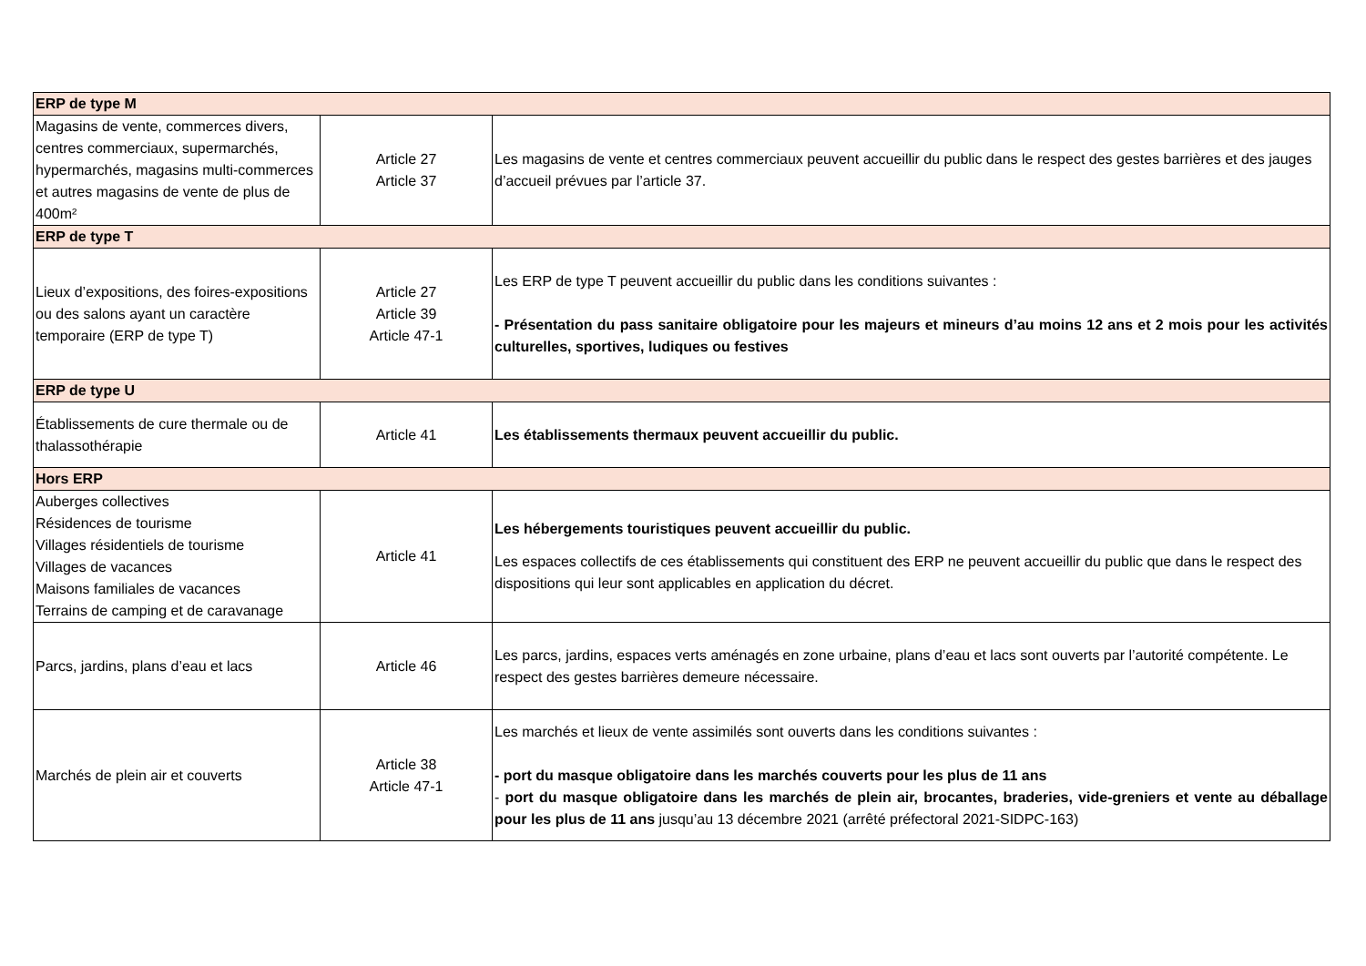| ERP de type M | | |
| Magasins de vente, commerces divers, centres commerciaux, supermarchés, hypermarchés, magasins multi-commerces et autres magasins de vente de plus de 400m² | Article 27 Article 37 | Les magasins de vente et centres commerciaux peuvent accueillir du public dans le respect des gestes barrières et des jauges d’accueil prévues par l’article 37. |
| ERP de type T | | |
| Lieux d’expositions, des foires-expositions ou des salons ayant un caractère temporaire (ERP de type T) | Article 27 Article 39 Article 47-1 | Les ERP de type T peuvent accueillir du public dans les conditions suivantes : - Présentation du pass sanitaire obligatoire pour les majeurs et mineurs d’au moins 12 ans et 2 mois pour les activités culturelles, sportives, ludiques ou festives |
| ERP de type U | | |
| Établissements de cure thermale ou de thalassothérapie | Article 41 | Les établissements thermaux peuvent accueillir du public. |
| Hors ERP | | |
| Auberges collectives Résidences de tourisme Villages résidentiels de tourisme Villages de vacances Maisons familiales de vacances Terrains de camping et de caravanage | Article 41 | Les hébergements touristiques peuvent accueillir du public. Les espaces collectifs de ces établissements qui constituent des ERP ne peuvent accueillir du public que dans le respect des dispositions qui leur sont applicables en application du décret. |
| Parcs, jardins, plans d’eau et lacs | Article 46 | Les parcs, jardins, espaces verts aménagés en zone urbaine, plans d’eau et lacs sont ouverts par l’autorité compétente. Le respect des gestes barrières demeure nécessaire. |
| Marchés de plein air et couverts | Article 38 Article 47-1 | Les marchés et lieux de vente assimilés sont ouverts dans les conditions suivantes : - port du masque obligatoire dans les marchés couverts pour les plus de 11 ans - port du masque obligatoire dans les marchés de plein air, brocantes, braderies, vide-greniers et vente au déballage pour les plus de 11 ans jusqu’au 13 décembre 2021 (arrêté préfectoral 2021-SIDPC-163) |